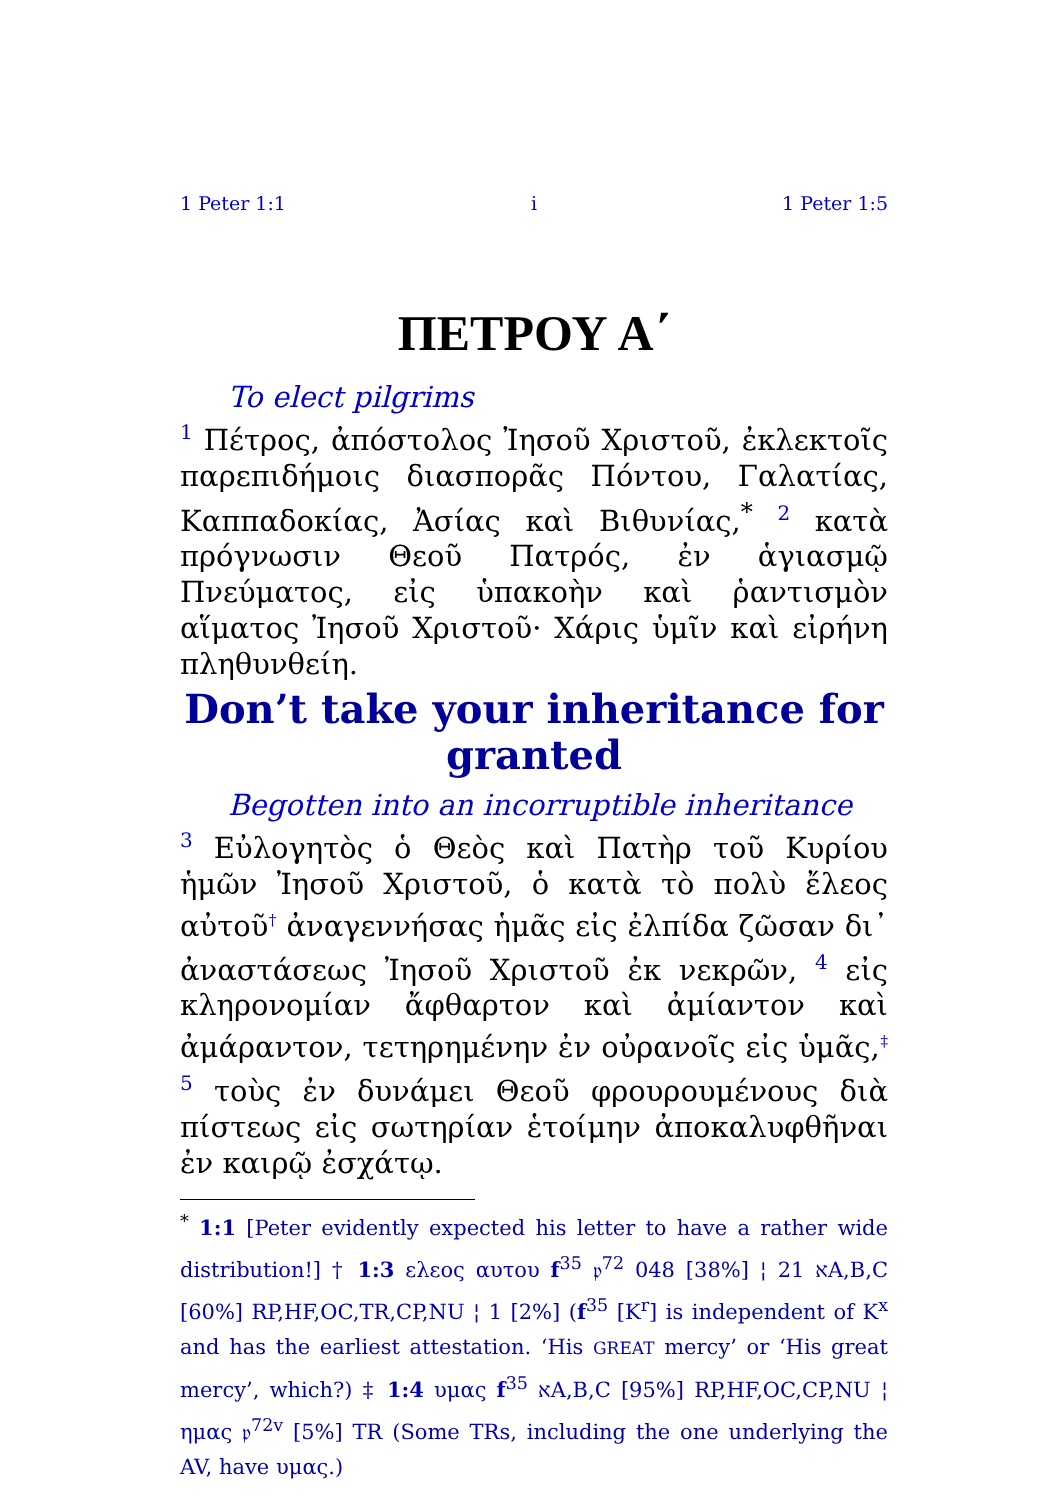1 Peter 1:1 i 1 Peter 1:5
ΠΕΤΡΟΥ Α΄
To elect pilgrims
<sup>1</sup> Πέτρος, ἀπόστολος Ἰησοῦ Χριστοῦ, ἐκλεκτοῖς παρεπιδήμοις διασπορᾶς Πόντου, Γαλατίας, Καππαδοκίας, Ἀσίας καὶ Βιθυνίας,<sup>*</sup> <sup>2</sup> κατὰ πρόγνωσιν Θεοῦ Πατρός, ἐν ἁγιασμῷ Πνεύματος, εἰς ὑπακοὴν καὶ ῥαντισμὸν αἵματος Ἰησοῦ Χριστοῦ· Χάρις ὑμῖν καὶ εἰρήνη πληθυνθείη.
Don’t take your inheritance for granted
Begotten into an incorruptible inheritance
<sup>3</sup> Εὐλογητὸς ὁ Θεὸς καὶ Πατὴρ τοῦ Κυρίου ἡμῶν Ἰησοῦ Χριστοῦ, ὁ κατὰ τὸ πολὺ ἔλεος αὐτοῦ<sup>†</sup> ἀναγεννήσας ἡμᾶς εἰς ἐλπίδα ζῶσαν δι᾽ ἀναστάσεως Ἰησοῦ Χριστοῦ ἐκ νεκρῶν, <sup>4</sup> εἰς κληρονομίαν ἄφθαρτον καὶ ἀμίαντον καὶ ἀμάραντον, τετηρημένην ἐν οὐρανοῖς εἰς ὑμᾶς,<sup>‡</sup> <sup>5</sup> τοὺς ἐν δυνάμει Θεοῦ φρουρουμένους διὰ πίστεως εἰς σωτηρίαν ἑτοίμην ἀποκαλυφθῆναι ἐν καιρῷ ἐσχάτῳ.
<sup>*</sup> 1:1 [Peter evidently expected his letter to have a rather wide distribution!] † 1:3 ελεος αυτου f<sup>35</sup> 𝔭<sup>72</sup> 048 [38%] ¦ 21 אA,B,C [60%] RP,HF,OC,TR,CP,NU ¦ 1 [2%] (f<sup>35</sup> [K<sup>r</sup>] is independent of K<sup>x</sup> and has the earliest attestation. ‘His GREAT mercy’ or ‘His great mercy’, which?) ‡ 1:4 υμας f<sup>35</sup> אA,B,C [95%] RP,HF,OC,CP,NU ¦ ημας 𝔭<sup>72v</sup> [5%] TR (Some TRs, including the one underlying the AV, have υμας.)